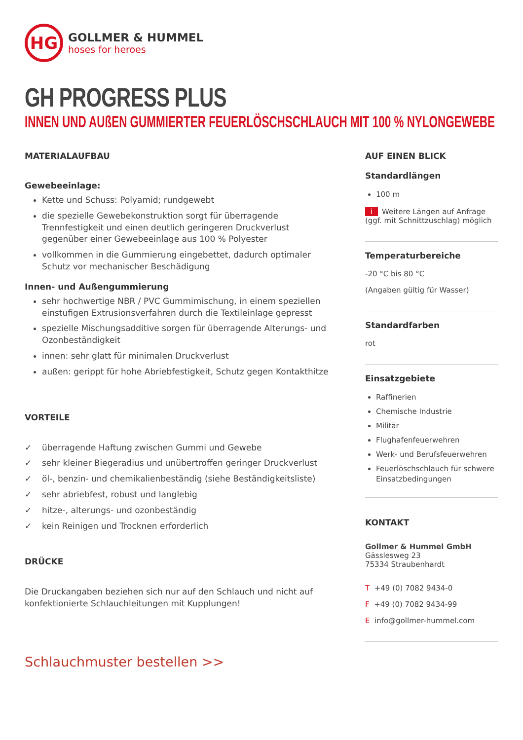HG
GOLLMER & HUMMEL
hoses for heroes
GH PROGRESS PLUS
INNEN UND AUßEN GUMMIERTER FEUERLÖSCHSCHLAUCH MIT 100 % NYLONGEWEBE
MATERIALAUFBAU
Gewebeeinlage:
Kette und Schuss: Polyamid; rundgewebt
die spezielle Gewebekonstruktion sorgt für überragende Trennfestigkeit und einen deutlich geringeren Druckverlust gegenüber einer Gewebeeinlage aus 100 % Polyester
vollkommen in die Gummierung eingebettet, dadurch optimaler Schutz vor mechanischer Beschädigung
Innen- und Außengummierung
sehr hochwertige NBR / PVC Gummimischung, in einem speziellen einstufigen Extrusionsverfahren durch die Textileinlage gepresst
spezielle Mischungsadditive sorgen für überragende Alterungs- und Ozonbeständigkeit
innen: sehr glatt für minimalen Druckverlust
außen: gerippt für hohe Abriebfestigkeit, Schutz gegen Kontakthitze
VORTEILE
✓ überragende Haftung zwischen Gummi und Gewebe
✓ sehr kleiner Biegeradius und unübertroffen geringer Druckverlust
✓ öl-, benzin- und chemikalienbeständig (siehe Beständigkeitsliste)
✓ sehr abriebfest, robust und langlebig
✓ hitze-, alterungs- und ozonbeständig
✓ kein Reinigen und Trocknen erforderlich
DRÜCKE
Die Druckangaben beziehen sich nur auf den Schlauch und nicht auf konfektionierte Schlauchleitungen mit Kupplungen!
Schlauchmuster bestellen >>
AUF EINEN BLICK
Standardlängen
100 m
i Weitere Längen auf Anfrage (ggf. mit Schnittzuschlag) möglich
Temperaturbereiche
-20 °C bis 80 °C
(Angaben gültig für Wasser)
Standardfarben
rot
Einsatzgebiete
Raffinerien
Chemische Industrie
Militär
Flughafenfeuerwehren
Werk- und Berufsfeuerwehren
Feuerlöschschlauch für schwere Einsatzbedingungen
KONTAKT
Gollmer & Hummel GmbH
Gässlesweg 23
75334 Straubenhardt
T +49 (0) 7082 9434-0
F +49 (0) 7082 9434-99
E info@gollmer-hummel.com